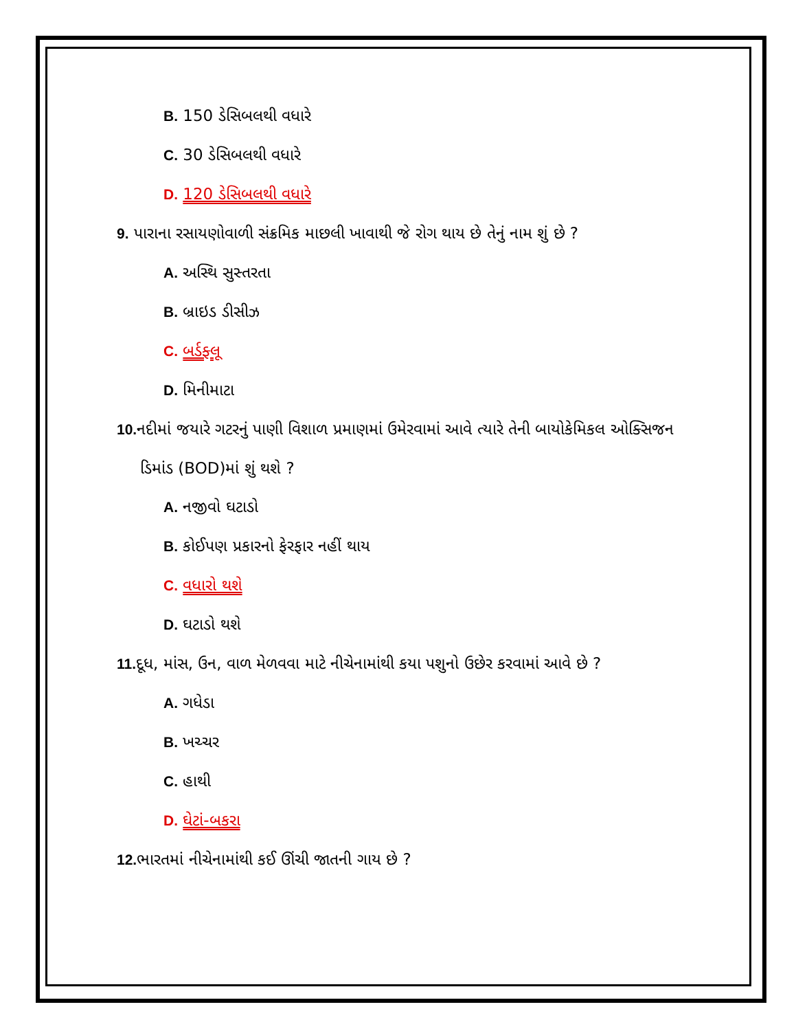B. 150 ડેસિબલથી વધારે
C. 30 ડેસિબલથી વધારે
D. 120 ડેસિબલથી વધારે
9. પારાના રસાયણોવાળી સંક્રમિક માછલી ખાવાથી જે રોગ થાય છે તેનું નામ શું છે ?
A. અસ્થિ સુસ્તરતા
B. બ્રાઇડ ડીસીઝ
C. બર્ડફ્લૂ
D. મિનીમાટા
10. નદીમાં જયારે ગટરનું પાણી વિશાળ પ્રમાણમાં ઉમેરવામાં આવે ત્યારે તેની બાયોકેમિકલ ઓક્સિજન ડિમાંડ (BOD)માં શું થશે ?
A. નજીવો ઘટાડો
B. કોઈપણ પ્રકારનો ફેરફાર નહીં થાય
C. વધારો થશે
D. ઘટાડો થશે
11. દૂધ, માંસ, ઉન, વાળ મેળવવા માટે નીચેનામાંથી કયા પશુનો ઉછેર કરવામાં આવે છે ?
A. ગધેડા
B. ખચ્ચર
C. હાથી
D. ઘેટાં-બકરા
12. ભારતમાં નીચેનામાંથી કઈ ઊંચી જાતની ગાય છે ?